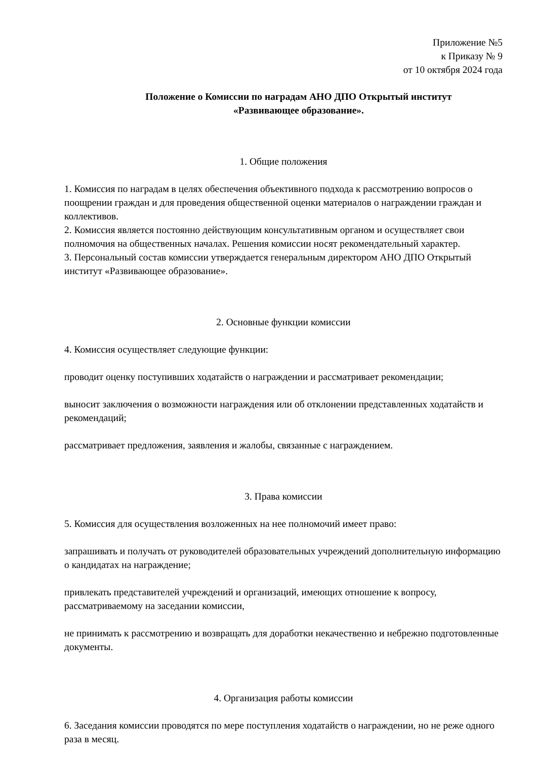Приложение №5
к Приказу № 9
от 10 октября 2024 года
Положение о Комиссии по наградам АНО ДПО Открытый институт
«Развивающее образование».
1. Общие положения
1. Комиссия по наградам в целях обеспечения объективного подхода к рассмотрению вопросов о поощрении граждан и для проведения общественной оценки материалов о награждении граждан и коллективов.
2. Комиссия является постоянно действующим консультативным органом и осуществляет свои полномочия на общественных началах. Решения комиссии носят рекомендательный характер.
3. Персональный состав комиссии утверждается генеральным директором АНО ДПО Открытый институт «Развивающее образование».
2. Основные функции комиссии
4. Комиссия осуществляет следующие функции:
проводит оценку поступивших ходатайств о награждении и рассматривает рекомендации;
выносит заключения о возможности награждения или об отклонении представленных ходатайств и рекомендаций;
рассматривает предложения, заявления и жалобы, связанные с награждением.
3. Права комиссии
5. Комиссия для осуществления возложенных на нее полномочий имеет право:
запрашивать и получать от руководителей образовательных учреждений дополнительную информацию о кандидатах на награждение;
привлекать представителей учреждений и организаций, имеющих отношение к вопросу, рассматриваемому на заседании комиссии,
не принимать к рассмотрению и возвращать для доработки некачественно и небрежно подготовленные документы.
4. Организация работы комиссии
6. Заседания комиссии проводятся по мере поступления ходатайств о награждении, но не реже одного раза в месяц.